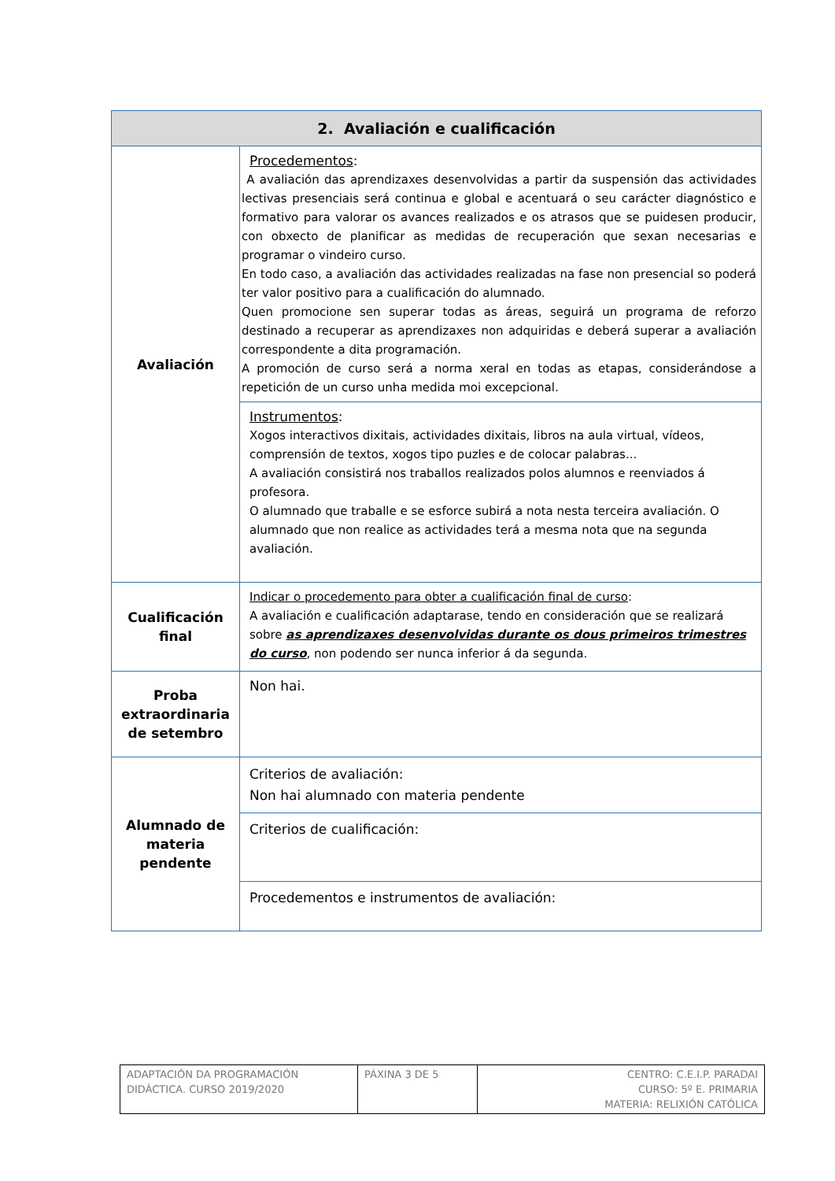| 2. Avaliación e cualificación | |
| --- | --- |
| Avaliación | Procedementos : A avaliación das aprendizaxes desenvolvidas a partir da suspensión das actividades lectivas presenciais será continua e global e acentuará o seu carácter diagnóstico e formativo para valorar os avances realizados e os atrasos que se puidesen producir, con obxecto de planificar as medidas de recuperación que sexan necesarias e programar o vindeiro curso. En todo caso, a avaliación das actividades realizadas na fase non presencial so poderá ter valor positivo para a cualificación do alumnado. Quen promocione sen superar todas as áreas, seguirá un programa de reforzo destinado a recuperar as aprendizaxes non adquiridas e deberá superar a avaliación correspondente a dita programación. A promoción de curso será a norma xeral en todas as etapas, considerándose a repetición de un curso unha medida moi excepcional. |
| | Instrumentos : Xogos interactivos dixitais, actividades dixitais, libros na aula virtual, vídeos, comprensión de textos, xogos tipo puzles e de colocar palabras... A avaliación consistirá nos traballos realizados polos alumnos e reenviados á profesora. O alumnado que traballe e se esforce subirá a nota nesta terceira avaliación. O alumnado que non realice as actividades terá a mesma nota que na segunda avaliación. |
| Cualificación final | Indicar o procedemento para obter a cualificación final de curso : A avaliación e cualificación adaptarase, tendo en consideración que se realizará sobre as aprendizaxes desenvolvidas durante os dous primeiros trimestres do curso , non podendo ser nunca inferior á da segunda. |
| Proba extraordinaria de setembro | Non hai. |
| Alumnado de materia pendente | Criterios de avaliación: Non hai alumnado con materia pendente |
| | Criterios de cualificación: |
| | Procedementos e instrumentos de avaliación: |
| ADAPTACIÓN DA PROGRAMACIÓN DIDÁCTICA. CURSO 2019/2020 | PÁXINA 3 DE 5 | CENTRO: C.E.I.P. PARADAI CURSO: 5º E. PRIMARIA MATERIA: RELIXIÓN CATÓLICA |